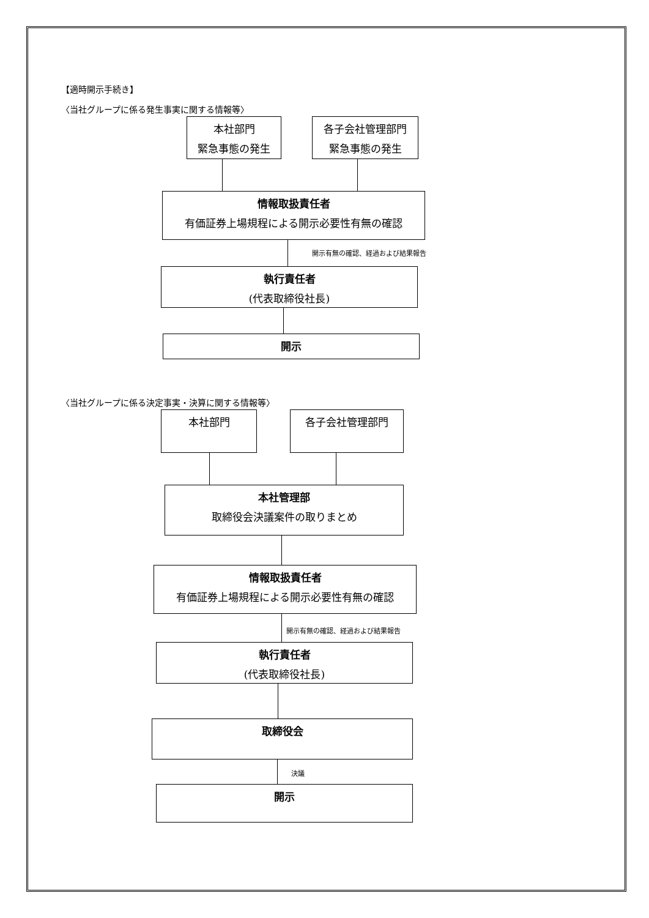【適時開示手続き】
〈当社グループに係る発生事実に関する情報等〉
本社部門
緊急事態の発生
各子会社管理部門
緊急事態の発生
情報取扱責任者
有価証券上場規程による開示必要性有無の確認
開示有無の確認、経過および結果報告
執行責任者
(代表取締役社長)
開示
〈当社グループに係る決定事実・決算に関する情報等〉
本社部門 各子会社管理部門
本社管理部
取締役会決議案件の取りまとめ
情報取扱責任者
有価証券上場規程による開示必要性有無の確認
開示有無の確認、経過および結果報告
執行責任者
(代表取締役社長)
取締役会
決議
開示